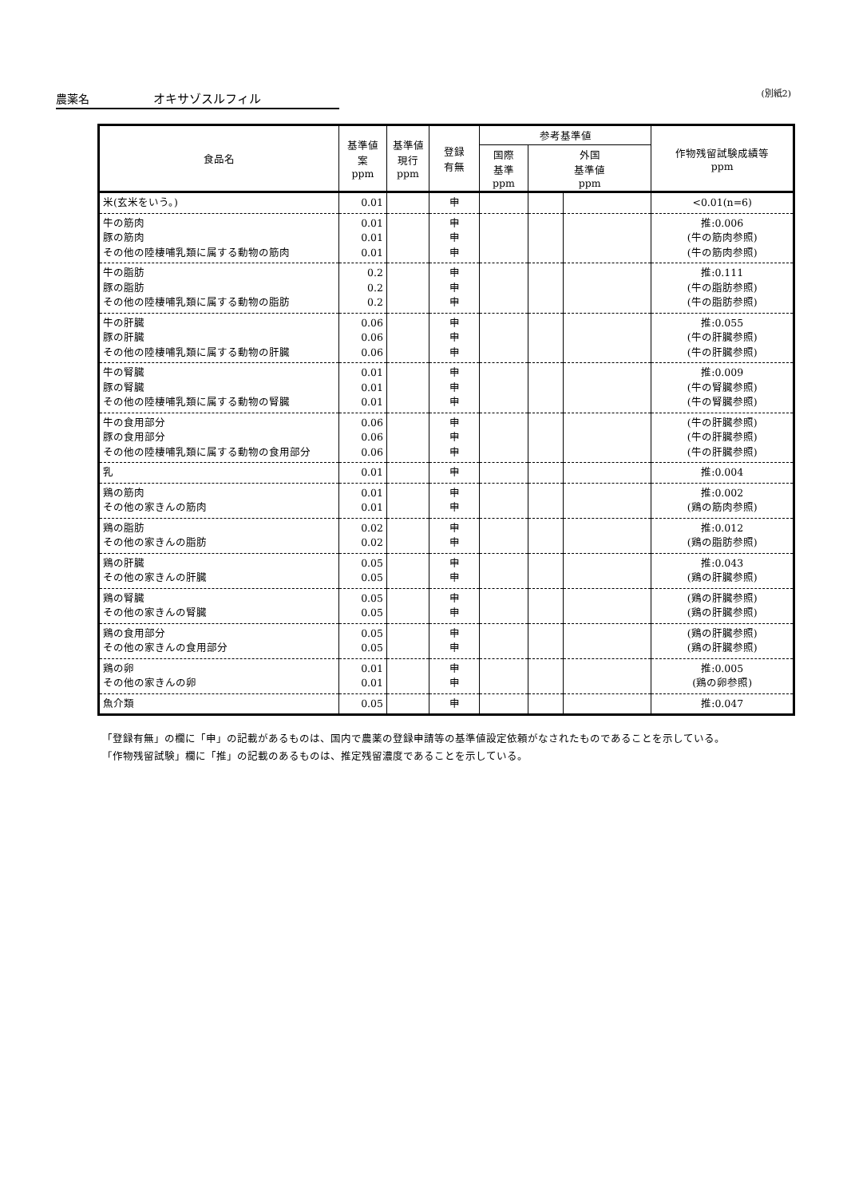農薬名 オキサゾスルフィル (別紙2)
| 食品名 | 基準値 案 ppm | 基準値 現行 ppm | 登録 有無 | 参考基準値 | | | 作物残留試験成績等 ppm |
| --- | --- | --- | --- | --- | --- | --- | --- |
| | | | | 国際 基準 ppm | 外国 基準値 ppm | | |
| 米(玄米をいう。) | 0.01 | | 申 | | | | <0.01(n=6) |
| 牛の筋肉 豚の筋肉 その他の陸棲哺乳類に属する動物の筋肉 | 0.01 0.01 0.01 | | 申 申 申 | | | | 推:0.006 (牛の筋肉参照) (牛の筋肉参照) |
| 牛の脂肪 豚の脂肪 その他の陸棲哺乳類に属する動物の脂肪 | 0.2 0.2 0.2 | | 申 申 申 | | | | 推:0.111 (牛の脂肪参照) (牛の脂肪参照) |
| 牛の肝臓 豚の肝臓 その他の陸棲哺乳類に属する動物の肝臓 | 0.06 0.06 0.06 | | 申 申 申 | | | | 推:0.055 (牛の肝臓参照) (牛の肝臓参照) |
| 牛の腎臓 豚の腎臓 その他の陸棲哺乳類に属する動物の腎臓 | 0.01 0.01 0.01 | | 申 申 申 | | | | 推:0.009 (牛の腎臓参照) (牛の腎臓参照) |
| 牛の食用部分 豚の食用部分 その他の陸棲哺乳類に属する動物の食用部分 | 0.06 0.06 0.06 | | 申 申 申 | | | | (牛の肝臓参照) (牛の肝臓参照) (牛の肝臓参照) |
| 乳 | 0.01 | | 申 | | | | 推:0.004 |
| 鶏の筋肉 その他の家きんの筋肉 | 0.01 0.01 | | 申 申 | | | | 推:0.002 (鶏の筋肉参照) |
| 鶏の脂肪 その他の家きんの脂肪 | 0.02 0.02 | | 申 申 | | | | 推:0.012 (鶏の脂肪参照) |
| 鶏の肝臓 その他の家きんの肝臓 | 0.05 0.05 | | 申 申 | | | | 推:0.043 (鶏の肝臓参照) |
| 鶏の腎臓 その他の家きんの腎臓 | 0.05 0.05 | | 申 申 | | | | (鶏の肝臓参照) (鶏の肝臓参照) |
| 鶏の食用部分 その他の家きんの食用部分 | 0.05 0.05 | | 申 申 | | | | (鶏の肝臓参照) (鶏の肝臓参照) |
| 鶏の卵 その他の家きんの卵 | 0.01 0.01 | | 申 申 | | | | 推:0.005 (鶏の卵参照) |
| 魚介類 | 0.05 | | 申 | | | | 推:0.047 |
「登録有無」の欄に「申」の記載があるものは、国内で農薬の登録申請等の基準値設定依頼がなされたものであることを示している。
「作物残留試験」欄に「推」の記載のあるものは、推定残留濃度であることを示している。